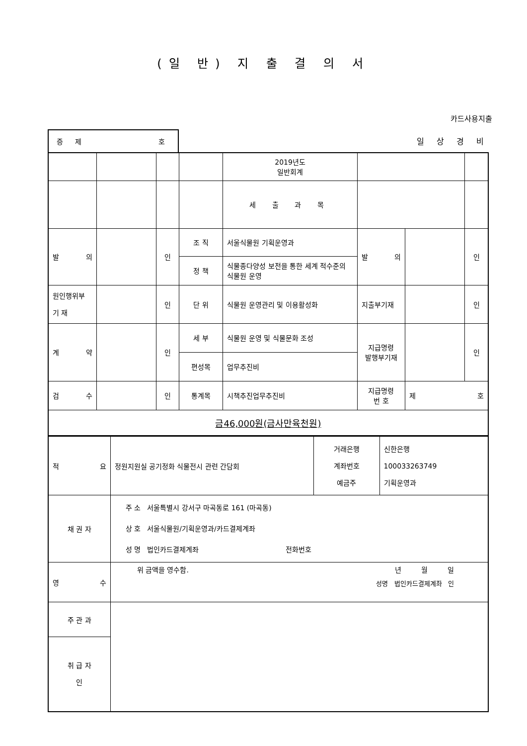(일 반) 지 출 결 의 서
카드사용지출
증 제 호
일 상 경 비
| | | | | 2019년도 일반회계 | | | |
| | | | | 세 출 과 목 | | | |
| 발 의 | | 인 | 조 직 | 서울식물원 기획운영과 | 발 의 | | 인 |
| | | | 정 책 | 식물종다양성 보전을 통한 세계 적수준의 식물원 운영 | | | |
| 원인행위부 기 재 | | 인 | 단 위 | 식물원 운영관리 및 이용활성화 | 지출부기재 | | 인 |
| 계 약 | | 인 | 세 부 | 식물원 운영 및 식물문화 조성 | 지급명령 발행부기재 | | 인 |
| | | | 편성목 | 업무추진비 | | | |
| 검 수 | | 인 | 통계목 | 시책추진업무추진비 | 지급명령 번 호 | 제 호 | |
| 금46,000원(금사만육천원) | | | | | | | |
| 적 요 | 정원지원실 공기정화 식물전시 관련 간담회 | 거래은행 계좌번호 예금주 | 신한은행 100033263749 기획운영과 |
| 채 권 자 | 주 소 서울특별시 강서구 마곡동로 161 (마곡동) 상 호 서울식물원/기획운영과/카드결제계좌 성 명 법인카드결제계좌 전화번호 | | |
| 영 수 | 위 금액을 영수함. 년 월 일 성명 법인카드결제계좌 인 | | |
| 주 관 과 | | | |
| 취 급 자 인 | | | |